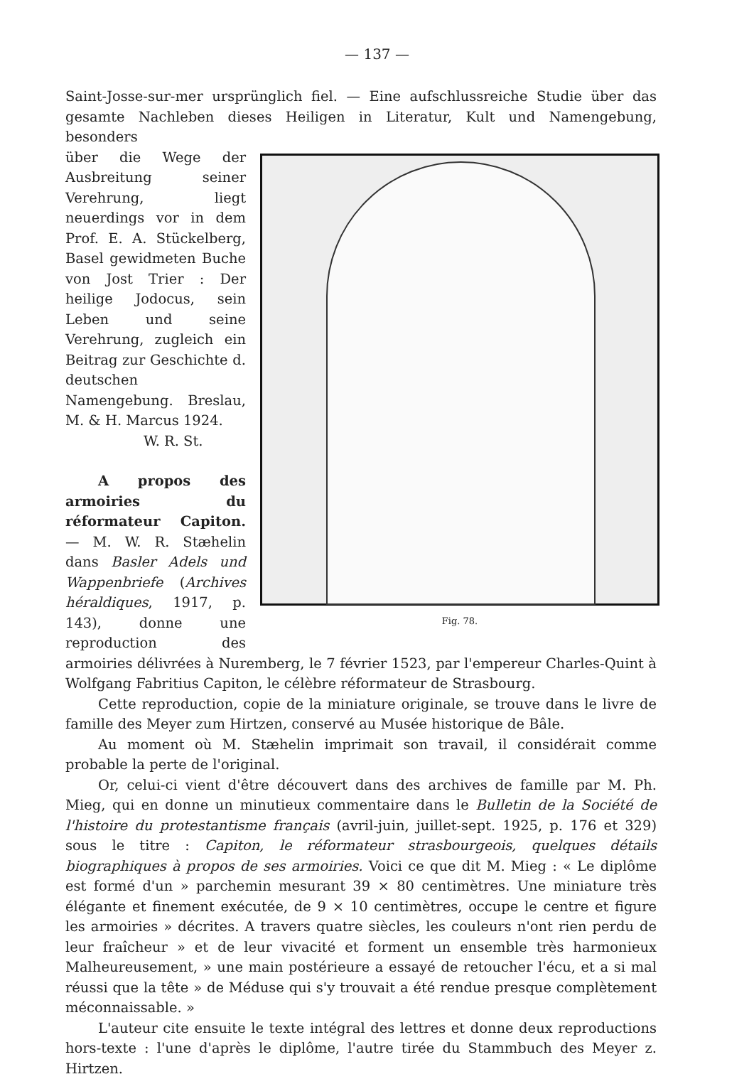— 137 —
Saint-Josse-sur-mer ursprünglich fiel. — Eine aufschlussreiche Studie über das gesamte Nachleben dieses Heiligen in Literatur, Kult und Namengebung, besonders
Fig. 78.
über die Wege der Ausbreitung seiner Verehrung, liegt neuerdings vor in dem Prof. E. A. Stückelberg, Basel gewidmeten Buche von Jost Trier : Der heilige Jodocus, sein Leben und seine Verehrung, zugleich ein Beitrag zur Geschichte d. deutschen Namengebung. Breslau, M. & H. Marcus 1924.
W. R. St.
A propos des armoiries du réformateur Capiton. — M. W. R. Stæhelin dans Basler Adels und Wappenbriefe (Archives héraldiques, 1917, p. 143), donne une reproduction des armoiries délivrées à Nuremberg, le 7 février 1523, par l'empereur Charles-Quint à Wolfgang Fabritius Capiton, le célèbre réformateur de Strasbourg.
Cette reproduction, copie de la miniature originale, se trouve dans le livre de famille des Meyer zum Hirtzen, conservé au Musée historique de Bâle.
Au moment où M. Stæhelin imprimait son travail, il considérait comme probable la perte de l'original.
Or, celui-ci vient d'être découvert dans des archives de famille par M. Ph. Mieg, qui en donne un minutieux commentaire dans le Bulletin de la Société de l'histoire du protestantisme français (avril-juin, juillet-sept. 1925, p. 176 et 329) sous le titre : Capiton, le réformateur strasbourgeois, quelques détails biographiques à propos de ses armoiries. Voici ce que dit M. Mieg : « Le diplôme est formé d'un » parchemin mesurant 39 × 80 centimètres. Une miniature très élégante et finement exécutée, de 9 × 10 centimètres, occupe le centre et figure les armoiries » décrites. A travers quatre siècles, les couleurs n'ont rien perdu de leur fraîcheur » et de leur vivacité et forment un ensemble très harmonieux Malheureusement, » une main postérieure a essayé de retoucher l'écu, et a si mal réussi que la tête » de Méduse qui s'y trouvait a été rendue presque complètement méconnaissable. »
L'auteur cite ensuite le texte intégral des lettres et donne deux reproductions hors-texte : l'une d'après le diplôme, l'autre tirée du Stammbuch des Meyer z. Hirtzen.